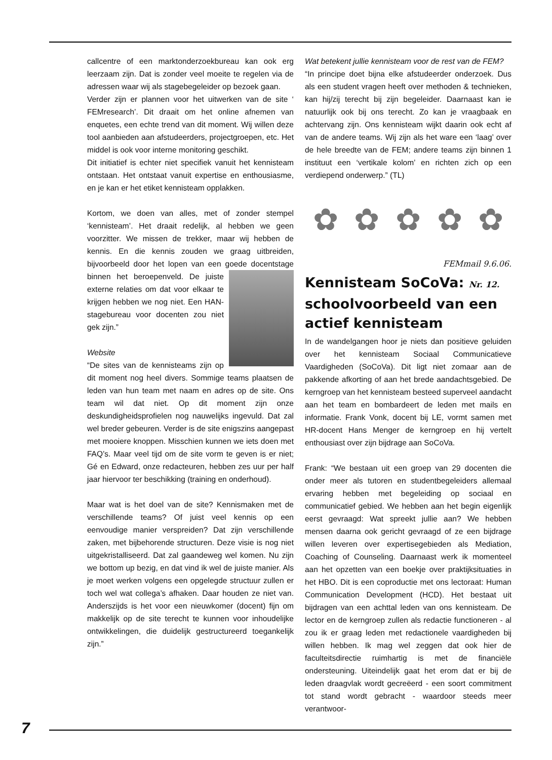callcentre of een marktonderzoekbureau kan ook erg leerzaam zijn. Dat is zonder veel moeite te regelen via de adressen waar wij als stagebegeleider op bezoek gaan.
Verder zijn er plannen voor het uitwerken van de site ‘ FEMresearch’. Dit draait om het online afnemen van enquetes, een echte trend van dit moment. Wij willen deze tool aanbieden aan afstudeerders, projectgroepen, etc. Het middel is ook voor interne monitoring geschikt.
Dit initiatief is echter niet specifiek vanuit het kennisteam ontstaan. Het ontstaat vanuit expertise en enthousiasme, en je kan er het etiket kennisteam opplakken.
Kortom, we doen van alles, met of zonder stempel ‘kennisteam’. Het draait redelijk, al hebben we geen voorzitter. We missen de trekker, maar wij hebben de kennis. En die kennis zouden we graag uitbreiden, bijvoorbeeld door het lopen van een goede docentstage binnen het beroepenveld. De juiste externe relaties om dat voor elkaar te krijgen hebben we nog niet. Een HAN-stagebureau voor docenten zou niet gek zijn.”
Website
“De sites van de kennisteams zijn op dit moment nog heel divers. Sommige teams plaatsen de leden van hun team met naam en adres op de site. Ons team wil dat niet. Op dit moment zijn onze deskundigheidsprofielen nog nauwelijks ingevuld. Dat zal wel breder gebeuren. Verder is de site enigszins aangepast met mooiere knoppen. Misschien kunnen we iets doen met FAQ’s. Maar veel tijd om de site vorm te geven is er niet; Gé en Edward, onze redacteuren, hebben zes uur per half jaar hiervoor ter beschikking (training en onderhoud).
Maar wat is het doel van de site? Kennismaken met de verschillende teams? Of juist veel kennis op een eenvoudige manier verspreiden? Dat zijn verschillende zaken, met bijbehorende structuren. Deze visie is nog niet uitgekristalliseerd. Dat zal gaandeweg wel komen. Nu zijn we bottom up bezig, en dat vind ik wel de juiste manier. Als je moet werken volgens een opgelegde structuur zullen er toch wel wat collega’s afhaken. Daar houden ze niet van. Anderszijds is het voor een nieuwkomer (docent) fijn om makkelijk op de site terecht te kunnen voor inhoudelijke ontwikkelingen, die duidelijk gestructureerd toegankelijk zijn.”
Wat betekent jullie kennisteam voor de rest van de FEM?
“In principe doet bijna elke afstudeerder onderzoek. Dus als een student vragen heeft over methoden & technieken, kan hij/zij terecht bij zijn begeleider. Daarnaast kan ie natuurlijk ook bij ons terecht. Zo kan je vraagbaak en achtervang zijn. Ons kennisteam wijkt daarin ook echt af van de andere teams. Wij zijn als het ware een ‘laag’ over de hele breedte van de FEM; andere teams zijn binnen 1 instituut een ‘vertikale kolom’ en richten zich op een verdiepend onderwerp.” (TL)
✿ ✿ ✿ ✿ ✿
FEMmail 9.6.06.
Kennisteam SoCoVa: Nr. 12.
schoolvoorbeeld van een actief kennisteam
In de wandelgangen hoor je niets dan positieve geluiden over het kennisteam Sociaal Communicatieve Vaardigheden (SoCoVa). Dit ligt niet zomaar aan de pakkende afkorting of aan het brede aandachtsgebied. De kerngroep van het kennisteam besteed superveel aandacht aan het team en bombardeert de leden met mails en informatie. Frank Vonk, docent bij LE, vormt samen met HR-docent Hans Menger de kerngroep en hij vertelt enthousiast over zijn bijdrage aan SoCoVa.
Frank: “We bestaan uit een groep van 29 docenten die onder meer als tutoren en studentbegeleiders allemaal ervaring hebben met begeleiding op sociaal en communicatief gebied. We hebben aan het begin eigenlijk eerst gevraagd: Wat spreekt jullie aan? We hebben mensen daarna ook gericht gevraagd of ze een bijdrage willen leveren over expertisegebieden als Mediation, Coaching of Counseling. Daarnaast werk ik momenteel aan het opzetten van een boekje over praktijksituaties in het HBO. Dit is een coproductie met ons lectoraat: Human Communication Development (HCD). Het bestaat uit bijdragen van een achttal leden van ons kennisteam. De lector en de kerngroep zullen als redactie functioneren - al zou ik er graag leden met redactionele vaardigheden bij willen hebben. Ik mag wel zeggen dat ook hier de faculteitsdirectie ruimhartig is met de financiële ondersteuning. Uiteindelijk gaat het erom dat er bij de leden draagvlak wordt gecreëerd - een soort commitment tot stand wordt gebracht - waardoor steeds meer verantwoor-
7